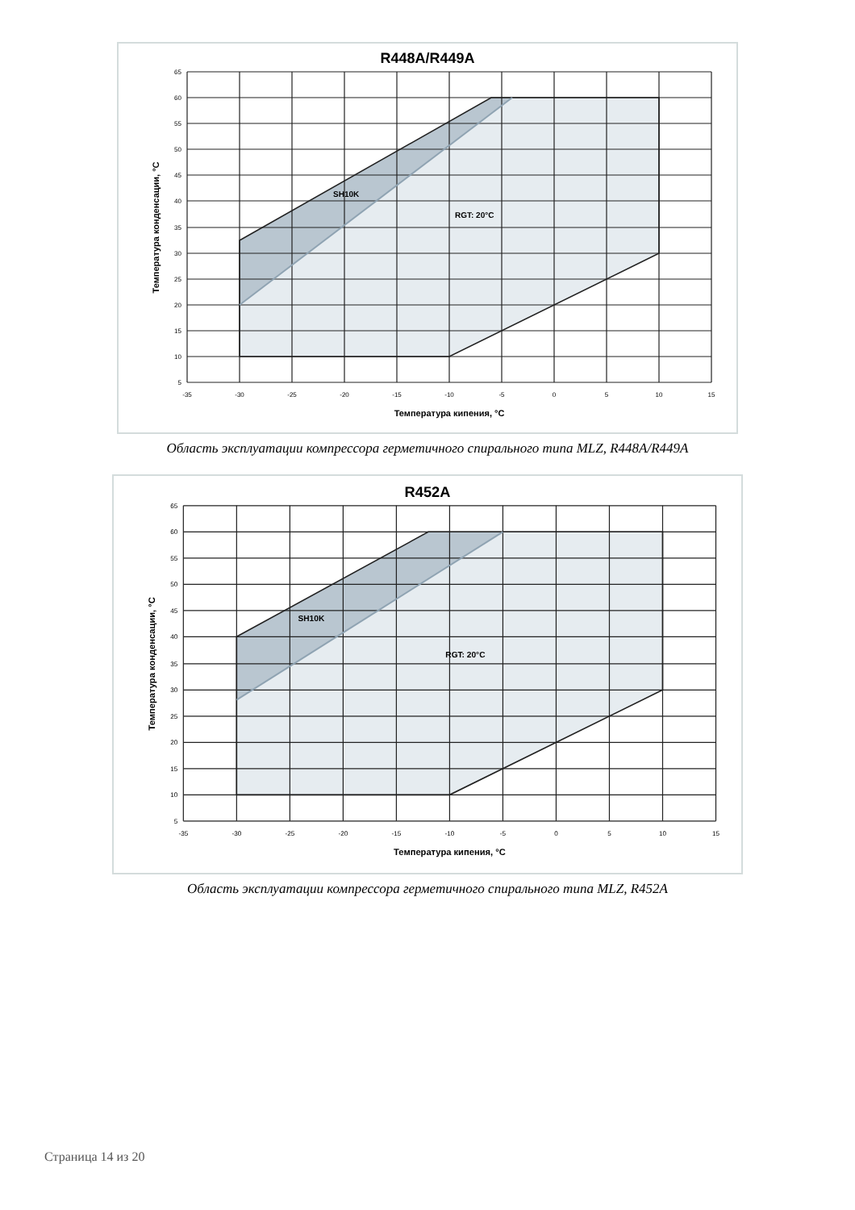R448A/R449A
65
60
55
50
45
40
35
30
25
20
15
10
5
-35
-30
-25
-20
-15
-10
-5
0
5
10
15
Температура кипения, °C
Температура конденсации, °C
SH10K
RGT: 20°C
Область эксплуатации компрессора герметичного спирального типа MLZ, R448A/R449A
R452A
65
60
55
50
45
40
35
30
25
20
15
10
5
-35
-30
-25
-20
-15
-10
-5
0
5
10
15
Температура кипения, °C
Температура конденсации, °C
SH10K
RGT: 20°C
Область эксплуатации компрессора герметичного спирального типа MLZ, R452A
Страница 14 из 20